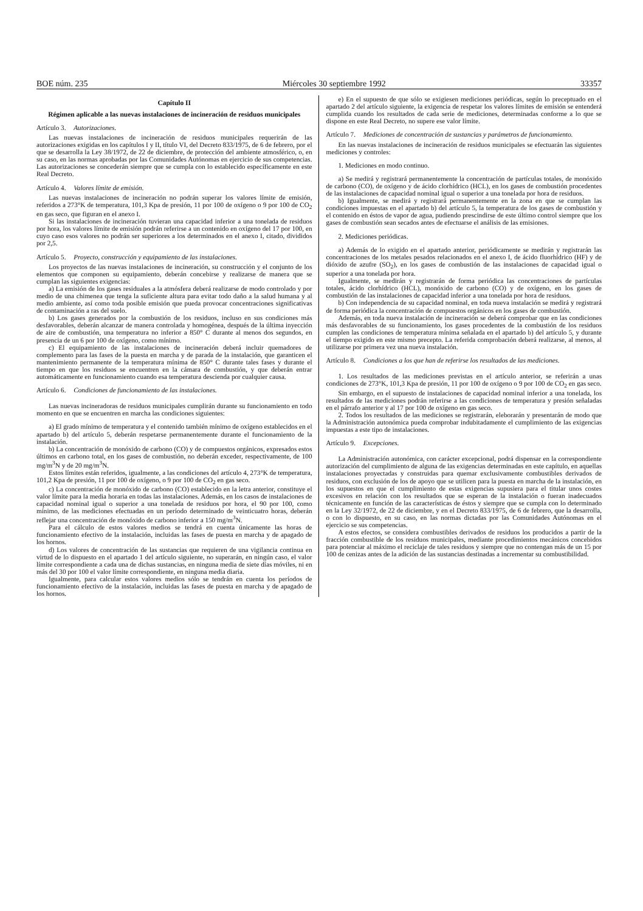BOE núm. 235 Miércoles 30 septiembre 1992 33357
Capítulo II
Régimen aplicable a las nuevas instalaciones de incineración de residuos municipales
Artículo 3. Autorizaciones.
Las nuevas instalaciones de incineración de residuos municipales requerirán de las autorizaciones exigidas en los capítulos I y II, título VI, del Decreto 833/1975, de 6 de febrero, por el que se desarrolla la Ley 38/1972, de 22 de diciembre, de protección del ambiente atmosférico, o, en su caso, en las normas aprobadas por las Comunidades Autónomas en ejercicio de sus competencias. Las autorizaciones se concederán siempre que se cumpla con lo establecido específicamente en este Real Decreto.
Artículo 4. Valores límite de emisión.
Las nuevas instalaciones de incineración no podrán superar los valores límite de emisión, referidos a 273°K de temperatura, 101,3 Kpa de presión, 11 por 100 de oxígeno o 9 por 100 de CO<sub>2</sub> en gas seco, que figuran en el anexo I.
Si las instalaciones de incineración tuvieran una capacidad inferior a una tonelada de residuos por hora, los valores límite de emisión podrán referirse a un contenido en oxígeno del 17 por 100, en cuyo caso esos valores no podrán ser superiores a los determinados en el anexo I, citado, divididos por 2,5.
Artículo 5. Proyecto, construcción y equipamiento de las instalaciones.
Los proyectos de las nuevas instalaciones de incineración, su construcción y el conjunto de los elementos que componen su equipamiento, deberán concebirse y realizarse de manera que se cumplan las siguientes exigencias:
a) La emisión de los gases residuales a la atmósfera deberá realizarse de modo controlado y por medio de una chimenea que tenga la suficiente altura para evitar todo daño a la salud humana y al medio ambiente, así como toda posible emisión que pueda provocar concentraciones significativas de contaminación a ras del suelo.
b) Los gases generados por la combustión de los residuos, incluso en sus condiciones más desfavorables, deberán alcanzar de manera controlada y homogénea, después de la última inyección de aire de combustión, una temperatura no inferior a 850° C durante al menos dos segundos, en presencia de un 6 por 100 de oxígeno, como mínimo.
c) El equipamiento de las instalaciones de incineración deberá incluir quemadores de complemento para las fases de la puesta en marcha y de parada de la instalación, que garanticen el mantenimiento permanente de la temperatura mínima de 850° C durante tales fases y durante el tiempo en que los residuos se encuentren en la cámara de combustión, y que deberán entrar automáticamente en funcionamiento cuando esa temperatura descienda por cualquier causa.
Artículo 6. Condiciones de funcionamiento de las instalaciones.
Las nuevas incineradoras de residuos municipales cumplirán durante su funcionamiento en todo momento en que se encuentren en marcha las condiciones siguientes:
a) El grado mínimo de temperatura y el contenido también mínimo de oxígeno establecidos en el apartado b) del artículo 5, deberán respetarse permanentemente durante el funcionamiento de la instalación.
b) La concentración de monóxido de carbono (CO) y de compuestos orgánicos, expresados estos últimos en carbono total, en los gases de combustión, no deberán exceder, respectivamente, de 100 mg/m<sup>3</sup>N y de 20 mg/m<sup>3</sup>N.
Estos límites están referidos, igualmente, a las condiciones del artículo 4, 273°K de temperatura, 101,2 Kpa de presión, 11 por 100 de oxígeno, o 9 por 100 de CO<sub>2</sub> en gas seco.
c) La concentración de monóxido de carbono (CO) establecido en la letra anterior, constituye el valor límite para la media horaria en todas las instalaciones. Además, en los casos de instalaciones de capacidad nominal igual o superior a una tonelada de residuos por hora, el 90 por 100, como mínimo, de las mediciones efectuadas en un período determinado de veinticuatro horas, deberán reflejar una concentración de monóxido de carbono inferior a 150 mg/m<sup>3</sup>N.
Para el cálculo de estos valores medios se tendrá en cuenta únicamente las horas de funcionamiento efectivo de la instalación, incluidas las fases de puesta en marcha y de apagado de los hornos.
d) Los valores de concentración de las sustancias que requieren de una vigilancia continua en virtud de lo dispuesto en el apartado 1 del artículo siguiente, no superarán, en ningún caso, el valor límite correspondiente a cada una de dichas sustancias, en ninguna media de siete días móviles, ni en más del 30 por 100 el valor límite correspondiente, en ninguna media diaria.
Igualmente, para calcular estos valores medios sólo se tendrán en cuenta los períodos de funcionamiento efectivo de la instalación, incluidas las fases de puesta en marcha y de apagado de los hornos.
e) En el supuesto de que sólo se exigiesen mediciones periódicas, según lo preceptuado en el apartado 2 del artículo siguiente, la exigencia de respetar los valores límites de emisión se entenderá cumplida cuando los resultados de cada serie de mediciones, determinadas conforme a lo que se dispone en este Real Decreto, no supere ese valor límite.
Artículo 7. Mediciones de concentración de sustancias y parámetros de funcionamiento.
En las nuevas instalaciones de incineración de residuos municipales se efectuarán las siguientes mediciones y controles:
1. Mediciones en modo continuo.
a) Se medirá y registrará permanentemente la concentración de partículas totales, de monóxido de carbono (CO), de oxígeno y de ácido clorhídrico (HCL), en los gases de combustión procedentes de las instalaciones de capacidad nominal igual o superior a una tonelada por hora de residuos.
b) Igualmente, se medirá y registrará permanentemente en la zona en que se cumplan las condiciones impuestas en el apartado b) del artículo 5, la temperatura de los gases de combustión y el contenido en éstos de vapor de agua, pudiendo prescindirse de este último control siempre que los gases de combustión sean secados antes de efectuarse el análisis de las emisiones.
2. Mediciones periódicas.
a) Además de lo exigido en el apartado anterior, periódicamente se medirán y registrarán las concentraciones de los metales pesados relacionados en el anexo I, de ácido fluorhídrico (HF) y de dióxido de azufre (SO<sub>2</sub>), en los gases de combustión de las instalaciones de capacidad igual o superior a una tonelada por hora.
Igualmente, se medirán y registrarán de forma periódica las concentraciones de partículas totales, ácido clorhídrico (HCL), monóxido de carbono (CO) y de oxígeno, en los gases de combustión de las instalaciones de capacidad inferior a una tonelada por hora de residuos.
b) Con independencia de su capacidad nominal, en toda nueva instalación se medirá y registrará de forma periódica la concentración de compuestos orgánicos en los gases de combustión.
Además, en toda nueva instalación de incineración se deberá comprobar que en las condiciones más desfavorables de su funcionamiento, los gases procedentes de la combustión de los residuos cumplen las condiciones de temperatura mínima señalada en el apartado b) del artículo 5, y durante el tiempo exigido en este mismo precepto. La referida comprobación deberá realizarse, al menos, al utilizarse por primera vez una nueva instalación.
Artículo 8. Condiciones a los que han de referirse los resultados de las mediciones.
1. Los resultados de las mediciones previstas en el artículo anterior, se referirán a unas condiciones de 273°K, 101,3 Kpa de presión, 11 por 100 de oxígeno o 9 por 100 de CO<sub>2</sub> en gas seco.
Sin embargo, en el supuesto de instalaciones de capacidad nominal inferior a una tonelada, los resultados de las mediciones podrán referirse a las condiciones de temperatura y presión señaladas en el párrafo anterior y al 17 por 100 de oxígeno en gas seco.
2. Todos los resultados de las mediciones se registrarán, eleborarán y presentarán de modo que la Administración autonómica pueda comprobar indubitadamente el cumplimiento de las exigencias impuestas a este tipo de instalaciones.
Artículo 9. Excepciones.
La Administración autonómica, con carácter excepcional, podrá dispensar en la correspondiente autorización del cumplimiento de alguna de las exigencias determinadas en este capítulo, en aquellas instalaciones proyectadas y construidas para quemar exclusivamente combustibles derivados de residuos, con exclusión de los de apoyo que se utilicen para la puesta en marcha de la instalación, en los supuestos en que el cumplimiento de estas exigencias supusiera para el titular unos costes excesivos en relación con los resultados que se esperan de la instalación o fueran inadecuados técnicamente en función de las características de éstos y siempre que se cumpla con lo determinado en la Ley 32/1972, de 22 de diciembre, y en el Decreto 833/1975, de 6 de febrero, que la desarrolla, o con lo dispuesto, en su caso, en las normas dictadas por las Comunidades Autónomas en el ejercicio se sus competencias.
A estos efectos, se considera combustibles derivados de residuos los producidos a partir de la fracción combustible de los residuos municipales, mediante procedimientos mecánicos concebidos para potenciar al máximo el reciclaje de tales residuos y siempre que no contengan más de un 15 por 100 de cenizas antes de la adición de las sustancias destinadas a incrementar su combustibilidad.